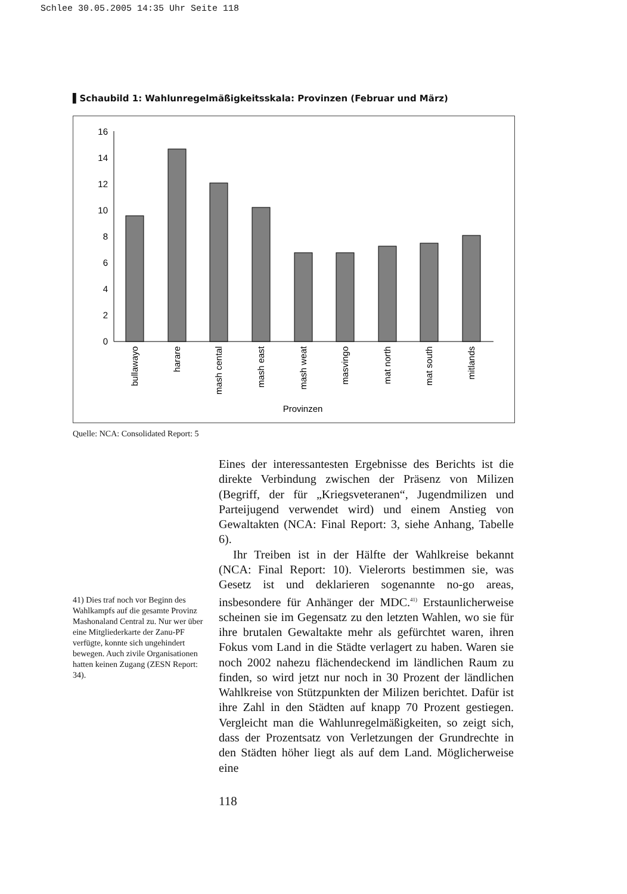Schlee 30.05.2005 14:35 Uhr Seite 118
▌Schaubild 1: Wahlunregelmäßigkeitsskala: Provinzen (Februar und März)
0
2
4
6
8
10
12
14
16
bullawayo
harare
mash cental
mash east
mash weat
masvingo
mat north
mat south
mitlands
Provinzen
Quelle: NCA: Consolidated Report: 5
41) Dies traf noch vor Beginn des Wahlkampfs auf die gesamte Provinz Mashonaland Central zu. Nur wer über eine Mitgliederkarte der Zanu-PF verfügte, konnte sich ungehindert bewegen. Auch zivile Organisationen hatten keinen Zugang (ZESN Report: 34).
Eines der interessantesten Ergebnisse des Berichts ist die direkte Verbindung zwischen der Präsenz von Milizen (Begriff, der für „Kriegsveteranen“, Jugendmilizen und Parteijugend verwendet wird) und einem Anstieg von Gewaltakten (NCA: Final Report: 3, siehe Anhang, Tabelle 6).
Ihr Treiben ist in der Hälfte der Wahlkreise bekannt (NCA: Final Report: 10). Vielerorts bestimmen sie, was Gesetz ist und deklarieren sogenannte no-go areas, insbesondere für Anhänger der MDC.<sup>41)</sup> Erstaunlicherweise scheinen sie im Gegensatz zu den letzten Wahlen, wo sie für ihre brutalen Gewaltakte mehr als gefürchtet waren, ihren Fokus vom Land in die Städte verlagert zu haben. Waren sie noch 2002 nahezu flächendeckend im ländlichen Raum zu finden, so wird jetzt nur noch in 30 Prozent der ländlichen Wahlkreise von Stützpunkten der Milizen berichtet. Dafür ist ihre Zahl in den Städten auf knapp 70 Prozent gestiegen. Vergleicht man die Wahlunregelmäßigkeiten, so zeigt sich, dass der Prozentsatz von Verletzungen der Grundrechte in den Städten höher liegt als auf dem Land. Möglicherweise eine
118